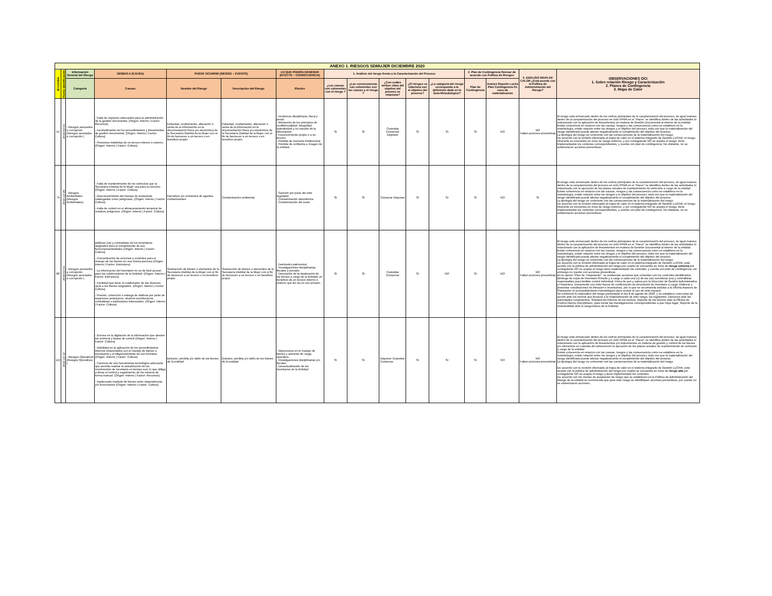| ANEXO 1. RIESGOS SDMUJER DICIEMBRE 2020 | | | | | | | | | | | | | | | |
| --- | --- | --- | --- | --- | --- | --- | --- | --- | --- | --- | --- | --- | --- | --- | --- |
| ID LUCHA | Fecha identificación | Información General del Riesgo | DEBIDO A (CAUSA) | PUEDE OCURRIR (RIESGO ~ EVENTO) | | LO QUE PODRÍA GENERAR (EFECTO ~ CONSECUENCIA) | 1. Análisis del riesgo frente a la Caracterización del Proceso | | | | | 2. Plan de Contingencia Revisar de acuerdo con Política de Riesgos | | 3. ANÁLISIS MAPA DE CALOR ¿Esta acorde con la Política de Administración del Riesgo? | OBSERVACIONES OCI 1. Sobre relación Riesgo y Caracterización 2. Planes de Contingencia 3. Mapa de Calor |
| | | Categoría | Causas | Nombre del Riesgo | Descripción del Riesgo | Efectos | ¿Las causas son coherentes con el riesgo ? | ¿Las consecuencias son coherentes con las causas y el riesgo ? | ¿Con cuáles verbos clave del objetivo del proceso se relaciona? | ¿El riesgos se relaciona con el objetivo del proceso? | ¿La categoría del riesgo corresponde a la deficinión dada en la Guía Metodológica? | Plan de Contingencia | Avance Reporte Lucha Plan Contingencia En caso de materialización | | |
| 52 | 2019-02-01 | - Riesgos asociados a corrupción (Riesgos asociados a corrupción ) | - Falta de espacios adecuados para la administración de la gestión documental. (Origen: Interno / Factor: Recursos) - Incumplimiento de los procedimientos y lineamientos de gestión documental. (Origen: Interno / Factor: Cultura) - Presiones indebidas de un tercero interno o externo. (Origen: Interno / Factor: Cultura) | Falsedad, ocultamiento, alteración o venta de la información en la documentación física y/o electrónica de la Secretaría Distrital de la Mujer con el fin de favorecer a un tercero o en beneficio propio. | Falsedad, ocultamiento, alteración o venta de la información en la documentación física y/o electrónica de la Secretaría Distrital de la Mujer con el fin de favorecer a un tercero o en beneficio propio. | - Incidencia disciplinaria, fiscal y penal. - Afectación de los principios de confidencialidad, integridad, autenticidad y no repudio de la información. - Favorecimiento propio o a un tercero. - Pérdida de memoria institucional. - Pérdida de confianza e imagen de la entidad. | SI | SI | Custodiar Conservar Disponer | SI | SI | SI | NO | NO Faltan acciones preventivas | El riesgo está enmarcado dentro de los verbos principales de la caracterización del proceso, de igual manera dentro de la caracterización del proceso en ciclo PHVA en el "Hacer" se identifica dentro de las actividades lo relacionado con la aplicación de lineamientos en materia de Gestión Documental al interior de la entidad. Existe coherencia en relacion con las causas, riesgos y las consecuencia como se establece en la metodología, existe relación entre los riesgos y el objetivo del proceso, toda vez que la materialización del riesgo identificado puede afectar negativamente el cumplimiento del objetivo del proceso. La tipología del riesgo es coherente con las consecuencias de la materialización del riesgo. De acuerdo con la revisión efectuada al mapa de calor en el sistema integrado de Gestión LUCHA, el riesgo inherente se encuentra en zona de riesgo extremo, y por consiguiente NO se acepta el riesgo, tiene implementados los controles correspondientes, y cuenta con plan de contingencia. No obstante, no se evidenciaron acciones preventivas. |
| 79 | 2016-12-29 | - Riesgos Ambientales (Riesgos Ambientales) | - Falta de mantenimiento de los vehículos que la Secretaría Distrital de la Mujer usa para su servicio. (Origen: Interno / Factor: Cultura) - Desconocimiento del manejo de sustancias catalogadas como peligrosas. (Origen: Interno / Factor: Cultura) - Falta de control en el almacenamiento temporal de residuos peligrosos. (Origen: Interno / Factor: Cultura) | Derrames y/o emisiones de agentes contaminantes. | Contaminación ambiental. | - Sanción por parte del ente regulador. - Contaminación atmosférica. - Contaminación del suelo. | SI | SI | Consevar Disponer | SI | SI | SI | NO | SI | El riesgo está enmarcado dentro de los verbos principales de la caracterización del proceso, de igual manera dentro de la caracterización del proceso en ciclo PHVA en el "Hacer" se identifica dentro de las actividades lo relacionado con la ejecución de los planes anuales de mantenimiento de vehiculos a cargo de la entidad. Existe coherencia en relacion con las causas, riesgos y las consecuencia como se establece en la metodología, existe relación entre los riesgos y el objetivo del proceso, toda vez que la materialización del riesgo identificado puede afectar negativamente el cumplimiento del objetivo del proceso. La tipología del riesgo es coherente con las consecuencias de la materialización del riesgo. De acuerdo con la revisión efectuada al mapa de calor en el sistema integrado de Gestión LUCHA, el riesgo inherente se encuentra en zona de riesgo extremo, y por consiguiente NO se acepta el riesgo, tiene implementados los controles correspondientes, y cuenta con plan de contingencia. No obstante, no se evidenciaron acciones preventivas. |
| 80 | 2019-02-01 | - Riesgos asociados a corrupción (Riesgos asociados a corrupción ) | públicas (os) y contratistas de los inventarios asignados para el cumplimiento de sus funciones/actividades (Origen: Interno / Factor: Cultura) - Concentración de acciones y controles para el manejo de los bienes en una misma persona (Origen: Interno / Factor: Estructura) - La información del inventario no es de fácil acceso para los colaboradores de la Entidad. (Origen: Interno / Factor: Estructura) - Facilidad que tiene el colaborador de dar diversos usos a los bienes asignados. (Origen: Interno / Factor: Cultura) - Presión, coherción o entrega de dádivas por parte de superiores jerárquicos, otras/os servidoras/os, contratistas o particulares interesados. (Origen: Interno / Factor: Cultura) | Sustracción de bienes o elementos de la Secretaría Distrital de la Mujer con el fin de favorecer a un tercero o en beneficio propio | Sustracción de bienes o elementos de la Secretaría Distrital de la Mujer con el fin de favorecer a un tercero o en beneficio propio | - Detrimetro patrimonial - Investigaciones disciplinarias, fiscales y penales. - Desviación de la destinación de los bienes a cargo de la Entidad, en beneficio de un tercero interno o externo que les da un uso privado. | SI | SI | Custodiar Conservar | SI | NO | SI | NO | NO Faltan acciones preventivas | El riesgo está enmarcado dentro de los verbos principales de la caracterización del proceso, de igual manera dentro de la caracterización del proceso en ciclo PHVA en el "Hacer" se identifica dentro de las actividades lo relacionado con la aplicación de lineamientos en materia de Gestión Documental al interior de la entidad. Existe coherencia en relacion con las causas, riesgos y las consecuencia como se establece en la metodología, existe relación entre los riesgos y el objetivo del proceso, toda vez que la materialización del riesgo identificado puede afectar negativamente el cumplimiento del objetivo del proceso. La tipología del riesgo es coherente con las consecuencias de la materialización del riesgo. De acuerdo con la revisión efectuada al mapa de calor en el sistema integrado de Gestión LUCHA, está acorde con la política de administración del riesgo por cuanto se encuentra en zona de riesgo extrema por consiguiente NO se acepta el riesgo tiene implementado los controles, y cuenta con plan de contingencia; sin embargo no cuente con acciones preventivas. En la opción "Plan de Tratamiento", se evidencian acciones que coinciden con los controles identificados (Entrega de copia de inventario firmado y a cargo a cada una (o) de las (os) servidoras (es) y contratistas responsables para facilitar control individual; Firma de paz y salvos por la Dirección de Gestión Administrativa y Financiera, únicamente con visto bueno de confirmación de devolución de inventario a cargo; Elaborar y presentar conciliaciones de Almacén e inventarios), por lo que se recomienda solicitar a la Oficina Asesora de Planeación el acompañamiento metodológico para revisar el uso de este espacio. Se evidenció la materializó del riesgo presentado el día 8 de agosto de 2020, y se establece como plan de acción ante los hechos que llevaron a la materialización de este riesgo, los siguientes: Denuncia ante las autoridades competentes; Solicitud del informe de los hechos; Reporte de los hechos ante la Oficina de Control Interno Disciplinario, para iniciar las investigaciones correspondientes a que haya lugar; Reporte de la siniestralidad ante la aseguradora de la Entidad. |
| 122 | 2016-12-12 | - Riesgos Operativos (Riesgos Operativos ) | - Errores en la digitación de la información que afecten los archivos y bases de control (Origen: Interno / Factor: Cultura) - Debilidad en la aplicación de los procedimientos internos relacionados con el manejo de bienes e inventarios y el diligenciamiento de sus formatos (Origen: Interno / Factor: Cultura) - Carencia de una herramienta tecnológica adecuada que permita realizar la actualización de los movimientos de inventario en tiempo real, lo que obliga a llevar el control y seguimiento de los mismos de forma manual. (Origen: Interno / Factor: Recursos) - Inadecuado traslado de bienes entre dependencias y/o funcionarios (Origen: Interno / Factor: Cultura) | Extravío, pérdida y/o daño de los bienes de la entidad. | Extravío, pérdida y/o daño de los bienes de la entidad. | - Reprocesos en el manejo de bienes y aumento de carga operativa. - Investigaciones disciplinarias y/o fiscales. - Desactualización de los inventarios de la Entidad. | SI | SI | Disponer Custodiar Conservar | SI | SI | SI | NO | NO Faltan acciones preventivas | El riesgo está enmarcado dentro de los verbos principales de la caracterización del proceso, de igual manera dentro de la caracterización del proceso en ciclo PHVA en el "Hacer" se identifica dentro de las actividades lo relacionado con la aplicación de lineamientos y/o instrumentos en materia de gestión y control de los bienes y/o elementos en custodia del almacencon la ejecución de los planes anuales de mantenimiento de vehiculos a cargo de la entidad. Existe coherencia en relacion con las causas, riesgos y las consecuencia como se establece en la metodología, existe relación entre los riesgos y el objetivo del proceso, toda vez que la materialización del riesgo identificado puede afectar negativamente el cumplimiento del objetivo del proceso. La tipología del riesgo es coherente con las consecuencias de la materialización del riesgo. De acuerdo con la revisión efectuada al mapa de calor en el sistema integrado de Gestión LUCHA, está acorde con la política de administración del riesgo por cuanto se encuentra en zona de riesgo alta por consiguiente NO se acepta el riesgo y tiene implementado los controles. De acuerdo con los niveles de aceptacion de riesgo que se establecen en la Política de Administración del Riesgo de la entidad se recomienda que para este riesgo se identifiquen acciones preventivas, por cuanto no se evidenciaron acciones. |